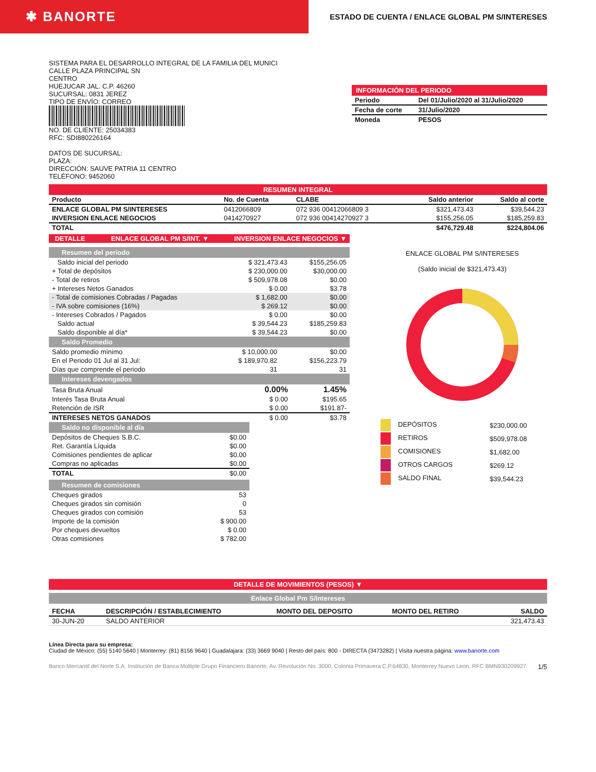✱ BANORTE
ESTADO DE CUENTA / ENLACE GLOBAL PM S/INTERESES
SISTEMA PARA EL DESARROLLO INTEGRAL DE LA FAMILIA DEL MUNICI
CALLE PLAZA PRINCIPAL SN
CENTRO
HUEJUCAR JAL. C.P. 46260
SUCURSAL: 0831 JEREZ
TIPO DE ENVÍO: CORREO
NO. DE CLIENTE: 25034383
RFC: SDI880226164
DATOS DE SUCURSAL:
PLAZA:
DIRECCIÓN: SAUVE PATRIA 11 CENTRO
TELÉFONO: 9452060
INFORMACIÓN DEL PERIODO
| Periodo | Del 01/Julio/2020 al 31/Julio/2020 |
| Fecha de corte | 31/Julio/2020 |
| Moneda | PESOS |
RESUMEN INTEGRAL
| Producto | No. de Cuenta | CLABE | Saldo anterior | Saldo al corte |
| --- | --- | --- | --- | --- |
| ENLACE GLOBAL PM S/INTERESES | 0412066809 | 072 936 00412066809 3 | $321,473.43 | $39,544.23 |
| INVERSION ENLACE NEGOCIOS | 0414270927 | 072 936 00414270927 3 | $155,256.05 | $185,259.83 |
| TOTAL | | | $476,729.48 | $224,804.06 |
| DETALLE | ENLACE GLOBAL PM S/INT. ▼ | INVERSION ENLACE NEGOCIOS ▼ |
Resumen del periodo
| Saldo inicial del periodo | $ 321,473.43 | $155,256.05 |
| + Total de depósitos | $ 230,000.00 | $30,000.00 |
| - Total de retiros | $ 509,978.08 | $0.00 |
| + Intereses Netos Ganados | $ 0.00 | $3.78 |
| - Total de comisiones Cobradas / Pagadas | $ 1,682.00 | $0.00 |
| - IVA sobre comisiones (16%) | $ 269.12 | $0.00 |
| - Intereses Cobrados / Pagados | $ 0.00 | $0.00 |
| Saldo actual | $ 39,544.23 | $185,259.83 |
| Saldo disponible al día* | $ 39,544.23 | $0.00 |
Saldo Promedio
| Saldo promedio mínimo | $ 10,000.00 | $0.00 |
| En el Periodo 01 Jul al 31 Jul: | $ 189,970.82 | $156,223.79 |
| Días que comprende el periodo | 31 | 31 |
Intereses devengados
| Tasa Bruta Anual | 0.00% | 1.45% |
| Interés Tasa Bruta Anual | $ 0.00 | $195.65 |
| Retención de ISR | $ 0.00 | $191.87- |
| INTERESES NETOS GANADOS | $ 0.00 | $3.78 |
Saldo no disponible al día
| Depósitos de Cheques S.B.C. | $0.00 |
| Ret. Garantía Líquida | $0.00 |
| Comisiones pendientes de aplicar | $0.00 |
| Compras no aplicadas | $0.00 |
| TOTAL | $0.00 |
Resumen de comisiones
| Cheques girados | 53 |
| Cheques girados sin comisión | 0 |
| Cheques girados con comisión | 53 |
| Importe de la comisión | $ 900.00 |
| Por cheques devueltos | $ 0.00 |
| Otras comisiones | $ 782.00 |
ENLACE GLOBAL PM S/INTERESES
(Saldo inicial de $321,473.43)
| DEPÓSITOS | $230,000.00 |
| RETIROS | $509,978.08 |
| COMISIONES | $1,682.00 |
| OTROS CARGOS | $269.12 |
| SALDO FINAL | $39,544.23 |
DETALLE DE MOVIMIENTOS (PESOS) ▼
Enlace Global Pm S/Intereses
| FECHA | DESCRIPCIÓN / ESTABLECIMIENTO | MONTO DEL DEPOSITO | MONTO DEL RETIRO | SALDO |
| --- | --- | --- | --- | --- |
| 30-JUN-20 | SALDO ANTERIOR | | | 321,473.43 |
Línea Directa para su empresa:
Ciudad de México: (55) 5140 5640 | Monterrey: (81) 8156 9640 | Guadalajara: (33) 3669 9040 | Resto del país: 800 - DIRECTA (3473282) | Visita nuestra página: www.banorte.com
Banco Mercantil del Norte S.A. Institución de Banca Múltiple Grupo Financiero Banorte, Av. Revolución No. 3000, Colonia Primavera C.P.64830, Monterrey Nuevo Leon. RFC BMN930209927 1/5